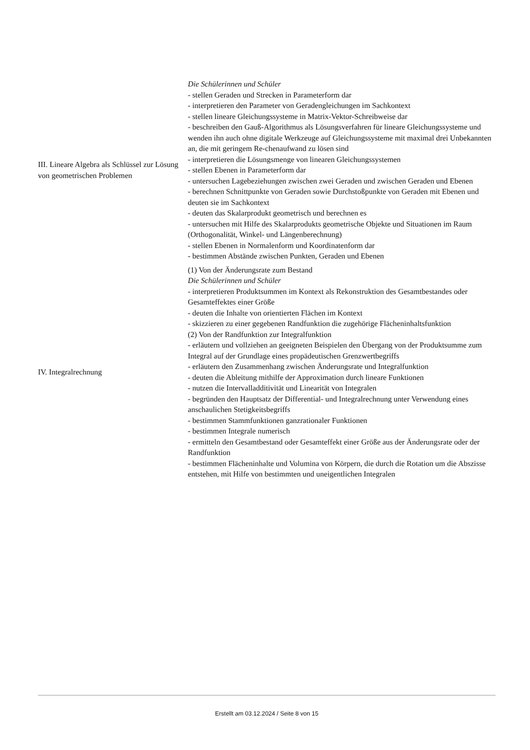| III. Lineare Algebra als Schlüssel zur Lösung von geometrischen Problemen | Die Schülerinnen und Schüler - stellen Geraden und Strecken in Parameterform dar - interpretieren den Parameter von Geradengleichungen im Sachkontext - stellen lineare Gleichungssysteme in Matrix-Vektor-Schreibweise dar - beschreiben den Gauß-Algorithmus als Lösungsverfahren für lineare Gleichungssysteme und wenden ihn auch ohne digitale Werkzeuge auf Gleichungssysteme mit maximal drei Unbekannten an, die mit geringem Re-chenaufwand zu lösen sind - interpretieren die Lösungsmenge von linearen Gleichungssystemen - stellen Ebenen in Parameterform dar - untersuchen Lagebeziehungen zwischen zwei Geraden und zwischen Geraden und Ebenen - berechnen Schnittpunkte von Geraden sowie Durchstoßpunkte von Geraden mit Ebenen und deuten sie im Sachkontext - deuten das Skalarprodukt geometrisch und berechnen es - untersuchen mit Hilfe des Skalarprodukts geometrische Objekte und Situationen im Raum (Orthogonalität, Winkel- und Längenberechnung) - stellen Ebenen in Normalenform und Koordinatenform dar - bestimmen Abstände zwischen Punkten, Geraden und Ebenen |
| IV. Integralrechnung | (1) Von der Änderungsrate zum Bestand Die Schülerinnen und Schüler - interpretieren Produktsummen im Kontext als Rekonstruktion des Gesamtbestandes oder Gesamteffektes einer Größe - deuten die Inhalte von orientierten Flächen im Kontext - skizzieren zu einer gegebenen Randfunktion die zugehörige Flächeninhaltsfunktion (2) Von der Randfunktion zur Integralfunktion - erläutern und vollziehen an geeigneten Beispielen den Übergang von der Produktsumme zum Integral auf der Grundlage eines propädeutischen Grenzwertbegriffs - erläutern den Zusammenhang zwischen Änderungsrate und Integralfunktion - deuten die Ableitung mithilfe der Approximation durch lineare Funktionen - nutzen die Intervalladditivität und Linearität von Integralen - begründen den Hauptsatz der Differential- und Integralrechnung unter Verwendung eines anschaulichen Stetigkeitsbegriffs - bestimmen Stammfunktionen ganzrationaler Funktionen - bestimmen Integrale numerisch - ermitteln den Gesamtbestand oder Gesamteffekt einer Größe aus der Änderungsrate oder der Randfunktion - bestimmen Flächeninhalte und Volumina von Körpern, die durch die Rotation um die Abszisse entstehen, mit Hilfe von bestimmten und uneigentlichen Integralen |
Erstellt am 03.12.2024 / Seite 8 von 15